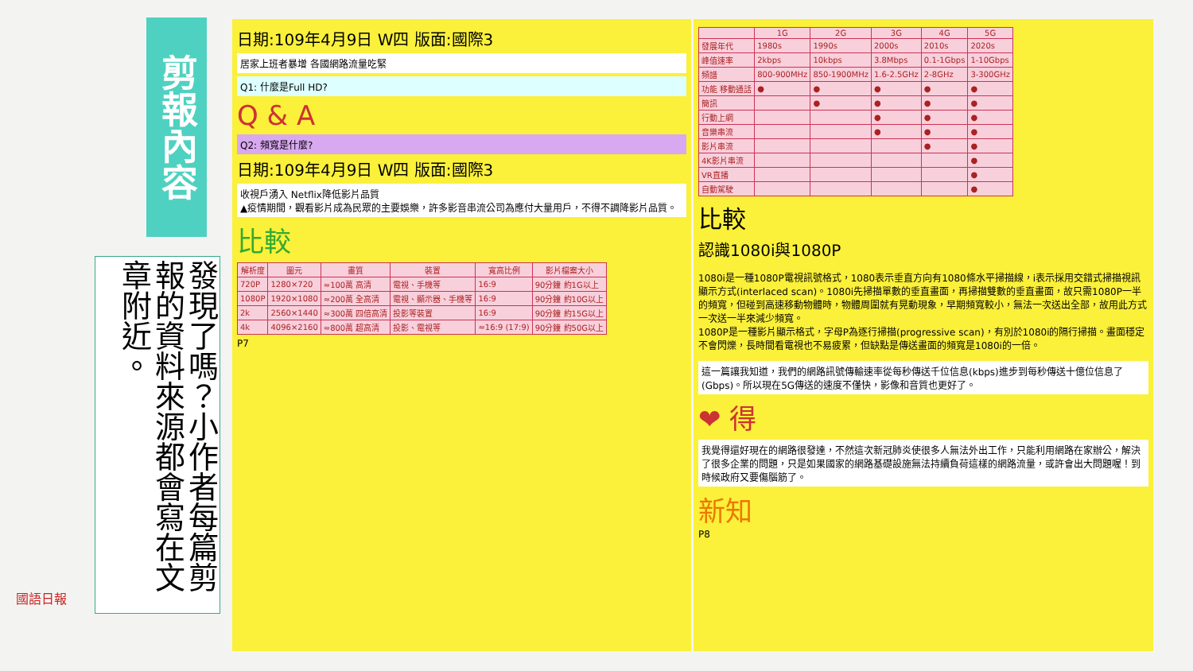剪報內容
發現了嗎？小作者每篇剪報的資料來源都會寫在文章附近。
日期:109年4月9日 W四 版面:國際3
居家上班者暴增 各國網路流量吃緊
Q1: 什麼是Full HD?
Q & A
Q2: 頻寬是什麼?
日期:109年4月9日 W四 版面:國際3
收視戶湧入 Netflix降低影片品質
▲疫情期間，觀看影片成為民眾的主要娛樂，許多影音串流公司為應付大量用戶，不得不調降影片品質。
比較
| 解析度 | 圖元 | 畫質 | 裝置 | 寬高比例 | 影片檔案大小 |
| --- | --- | --- | --- | --- | --- |
| 720P | 1280×720 | ≈100萬 高清 | 電視、手機等 | 16:9 | 90分鐘 約1G以上 |
| 1080P | 1920×1080 | ≈200萬 全高清 | 電視、顯示器、手機等 | 16:9 | 90分鐘 約10G以上 |
| 2k | 2560×1440 | ≈300萬 四倍高清 | 投影等裝置 | 16:9 | 90分鐘 約15G以上 |
| 4k | 4096×2160 | ≈800萬 超高清 | 投影、電視等 | ≈16:9 (17:9) | 90分鐘 約50G以上 |
P7
| | 1G | 2G | 3G | 4G | 5G |
| --- | --- | --- | --- | --- | --- |
| 發展年代 | 1980s | 1990s | 2000s | 2010s | 2020s |
| 峰值速率 | 2kbps | 10kbps | 3.8Mbps | 0.1-1Gbps | 1-10Gbps |
| 頻譜 | 800-900MHz | 850-1900MHz | 1.6-2.5GHz | 2-8GHz | 3-300GHz |
| 功能 移動通話 | ● | ● | ● | ● | ● |
| 簡訊 | | ● | ● | ● | ● |
| 行動上網 | | | ● | ● | ● |
| 音樂串流 | | | ● | ● | ● |
| 影片串流 | | | | ● | ● |
| 4K影片串流 | | | | | ● |
| VR直播 | | | | | ● |
| 自動駕駛 | | | | | ● |
比較
認識1080i與1080P
1080i是一種1080P電視訊號格式，1080表示垂直方向有1080條水平掃描線，i表示採用交錯式掃描視訊顯示方式(interlaced scan)。1080i先掃描單數的垂直畫面，再掃描雙數的垂直畫面，故只需1080P一半的頻寬，但碰到高速移動物體時，物體周圍就有晃動現象，早期頻寬較小，無法一次送出全部，故用此方式一次送一半來減少頻寬。
1080P是一種影片顯示格式，字母P為逐行掃描(progressive scan)，有別於1080i的隔行掃描。畫面穩定不會閃爍，長時間看電視也不易疲累，但缺點是傳送畫面的頻寬是1080i的一倍。
這一篇讓我知道，我們的網路訊號傳輸速率從每秒傳送千位信息(kbps)進步到每秒傳送十億位信息了(Gbps)。所以現在5G傳送的速度不僅快，影像和音質也更好了。
❤ 得
我覺得還好現在的網路很發達，不然這次新冠肺炎使很多人無法外出工作，只能利用網路在家辦公，解決了很多企業的問題，只是如果國家的網路基礎設施無法持續負荷這樣的網路流量，或許會出大問題喔！到時候政府又要傷腦筋了。
新知
P8
國語日報